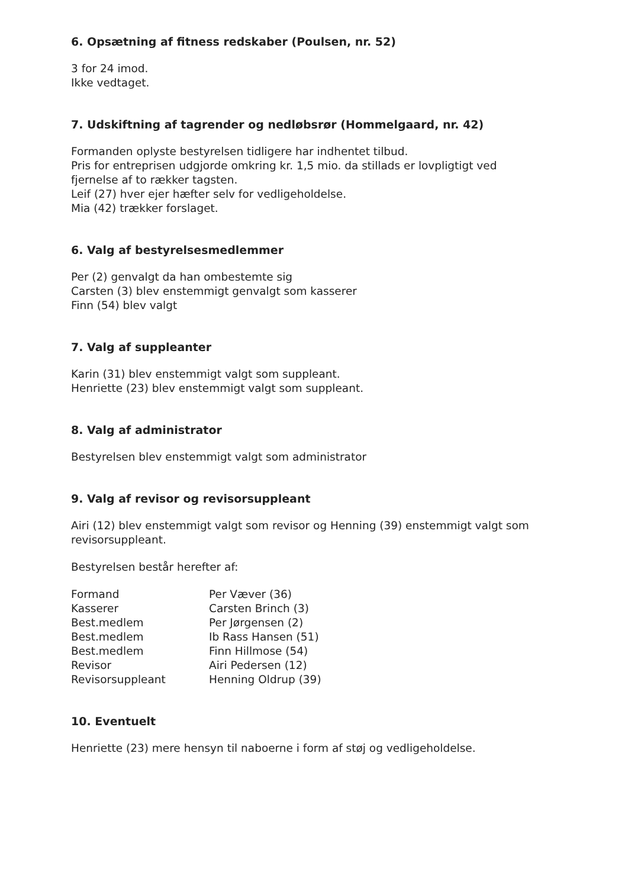6. Opsætning af fitness redskaber (Poulsen, nr. 52)
3 for 24 imod.
Ikke vedtaget.
7. Udskiftning af tagrender og nedløbsrør (Hommelgaard, nr. 42)
Formanden oplyste bestyrelsen tidligere har indhentet tilbud.
Pris for entreprisen udgjorde omkring kr. 1,5 mio. da stillads er lovpligtigt ved fjernelse af to rækker tagsten.
Leif (27) hver ejer hæfter selv for vedligeholdelse.
Mia (42) trækker forslaget.
6. Valg af bestyrelsesmedlemmer
Per (2) genvalgt da han ombestemte sig
Carsten (3) blev enstemmigt genvalgt som kasserer
Finn (54) blev valgt
7. Valg af suppleanter
Karin (31) blev enstemmigt valgt som suppleant.
Henriette (23) blev enstemmigt valgt som suppleant.
8. Valg af administrator
Bestyrelsen blev enstemmigt valgt som administrator
9. Valg af revisor og revisorsuppleant
Airi (12) blev enstemmigt valgt som revisor og Henning (39) enstemmigt valgt som revisorsuppleant.
Bestyrelsen består herefter af:
| Formand | Per Væver (36) |
| Kasserer | Carsten Brinch (3) |
| Best.medlem | Per Jørgensen (2) |
| Best.medlem | Ib Rass Hansen (51) |
| Best.medlem | Finn Hillmose (54) |
| Revisor | Airi Pedersen (12) |
| Revisorsuppleant | Henning Oldrup (39) |
10. Eventuelt
Henriette (23) mere hensyn til naboerne i form af støj og vedligeholdelse.